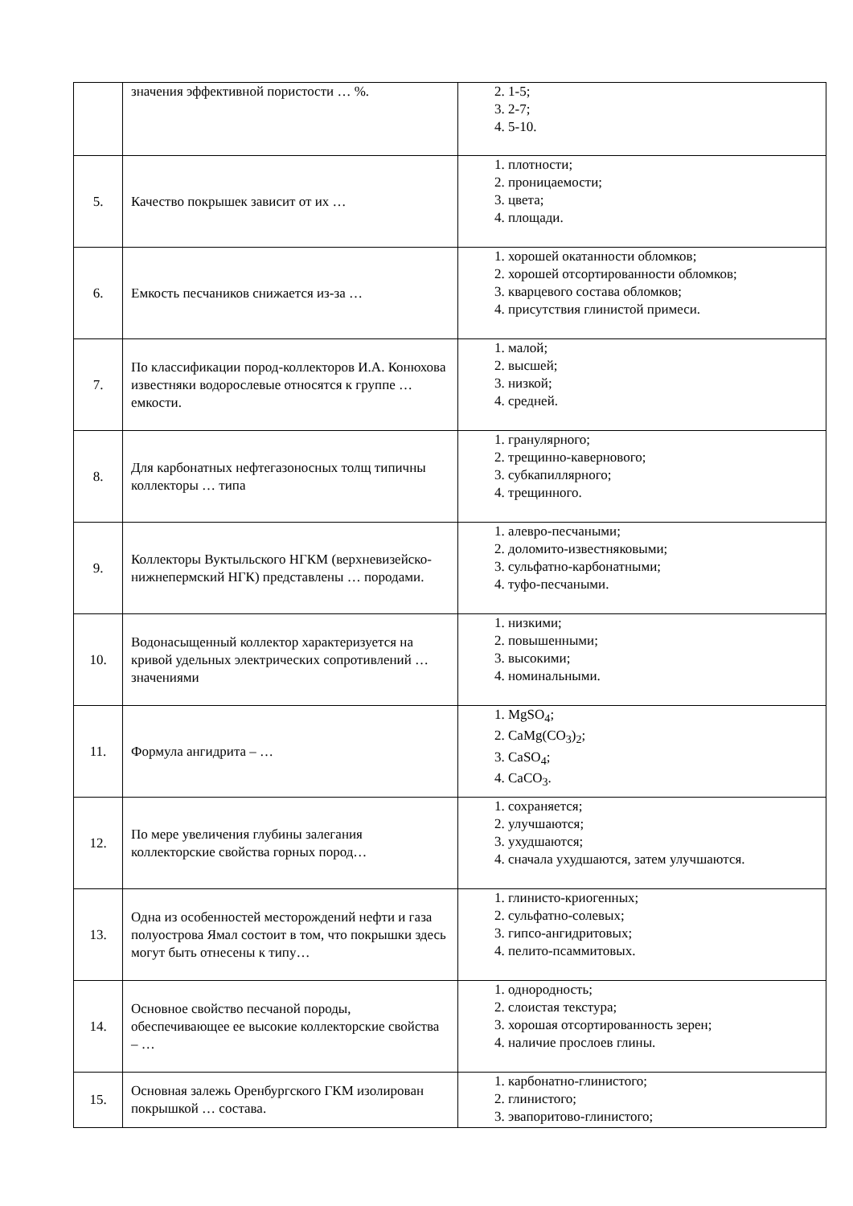| | значения эффективной пористости … %. | 2. 1-5; 3. 2-7; 4. 5-10. |
| 5. | Качество покрышек зависит от их … | 1. плотности; 2. проницаемости; 3. цвета; 4. площади. |
| 6. | Емкость песчаников снижается из-за … | 1. хорошей окатанности обломков; 2. хорошей отсортированности обломков; 3. кварцевого состава обломков; 4. присутствия глинистой примеси. |
| 7. | По классификации пород-коллекторов И.А. Конюхова известняки водорослевые относятся к группе … емкости. | 1. малой; 2. высшей; 3. низкой; 4. средней. |
| 8. | Для карбонатных нефтегазоносных толщ типичны коллекторы … типа | 1. гранулярного; 2. трещинно-кавернового; 3. субкапиллярного; 4. трещинного. |
| 9. | Коллекторы Вуктыльского НГКМ (верхневизейско-нижнепермский НГК) представлены … породами. | 1. алевро-песчаными; 2. доломито-известняковыми; 3. сульфатно-карбонатными; 4. туфо-песчаными. |
| 10. | Водонасыщенный коллектор характеризуется на кривой удельных электрических сопротивлений … значениями | 1. низкими; 2. повышенными; 3. высокими; 4. номинальными. |
| 11. | Формула ангидрита – … | 1. MgSO<sub>4</sub>; 2. CaMg(CO<sub>3</sub>)<sub>2</sub>; 3. CaSO<sub>4</sub>; 4. CaCO<sub>3</sub>. |
| 12. | По мере увеличения глубины залегания коллекторские свойства горных пород… | 1. сохраняется; 2. улучшаются; 3. ухудшаются; 4. сначала ухудшаются, затем улучшаются. |
| 13. | Одна из особенностей месторождений нефти и газа полуострова Ямал состоит в том, что покрышки здесь могут быть отнесены к типу… | 1. глинисто-криогенных; 2. сульфатно-солевых; 3. гипсо-ангидритовых; 4. пелито-псаммитовых. |
| 14. | Основное свойство песчаной породы, обеспечивающее ее высокие коллекторские свойства – … | 1. однородность; 2. слоистая текстура; 3. хорошая отсортированность зерен; 4. наличие прослоев глины. |
| 15. | Основная залежь Оренбургского ГКМ изолирован покрышкой … состава. | 1. карбонатно-глинистого; 2. глинистого; 3. эвапоритово-глинистого; |